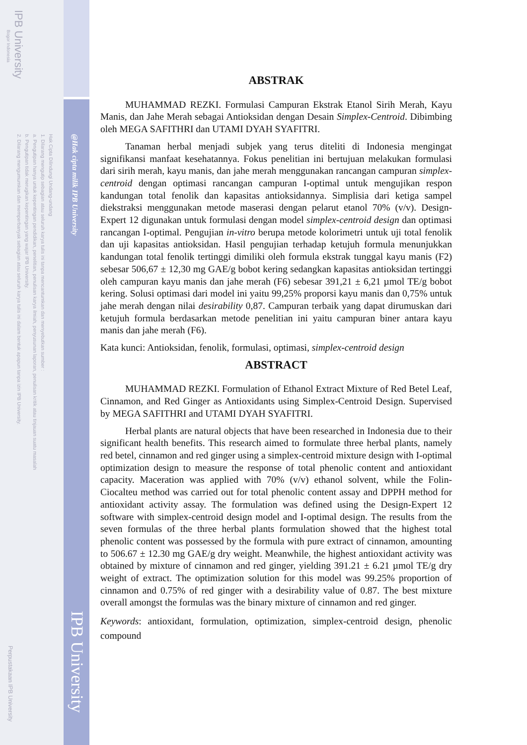IPB University
Bogor Indonesia
Hak Cipta Dilindungi Undang-undang
1. Dilarang mengutip sebagian atau seluruh karya tulis ini tanpa mencantumkan dan menyebutkan sumber :
a. Pengutipan hanya untuk kepentingan pendidikan, penelitian, penulisan karya ilmiah, penyusunan laporan, penulisan kritik atau tinjauan suatu masalah
b. Pengutipan tidak merugikan kepentingan yang wajar IPB University.
2. Dilarang mengumumkan dan memperbanyak sebagian atau seluruh karya tulis ini dalam bentuk apapun tanpa izin IPB University.
Perpustakaan IPB University
@Hak cipta milik IPB University
IPB University
ABSTRAK
MUHAMMAD REZKI. Formulasi Campuran Ekstrak Etanol Sirih Merah, Kayu Manis, dan Jahe Merah sebagai Antioksidan dengan Desain Simplex-Centroid. Dibimbing oleh MEGA SAFITHRI dan UTAMI DYAH SYAFITRI.
Tanaman herbal menjadi subjek yang terus diteliti di Indonesia mengingat signifikansi manfaat kesehatannya. Fokus penelitian ini bertujuan melakukan formulasi dari sirih merah, kayu manis, dan jahe merah menggunakan rancangan campuran simplex-centroid dengan optimasi rancangan campuran I-optimal untuk mengujikan respon kandungan total fenolik dan kapasitas antioksidannya. Simplisia dari ketiga sampel diekstraksi menggunakan metode maserasi dengan pelarut etanol 70% (v/v). Design-Expert 12 digunakan untuk formulasi dengan model simplex-centroid design dan optimasi rancangan I-optimal. Pengujian in-vitro berupa metode kolorimetri untuk uji total fenolik dan uji kapasitas antioksidan. Hasil pengujian terhadap ketujuh formula menunjukkan kandungan total fenolik tertinggi dimiliki oleh formula ekstrak tunggal kayu manis (F2) sebesar 506,67 ± 12,30 mg GAE/g bobot kering sedangkan kapasitas antioksidan tertinggi oleh campuran kayu manis dan jahe merah (F6) sebesar 391,21 ± 6,21 µmol TE/g bobot kering. Solusi optimasi dari model ini yaitu 99,25% proporsi kayu manis dan 0,75% untuk jahe merah dengan nilai desirability 0,87. Campuran terbaik yang dapat dirumuskan dari ketujuh formula berdasarkan metode penelitian ini yaitu campuran biner antara kayu manis dan jahe merah (F6).
Kata kunci: Antioksidan, fenolik, formulasi, optimasi, simplex-centroid design
ABSTRACT
MUHAMMAD REZKI. Formulation of Ethanol Extract Mixture of Red Betel Leaf, Cinnamon, and Red Ginger as Antioxidants using Simplex-Centroid Design. Supervised by MEGA SAFITHRI and UTAMI DYAH SYAFITRI.
Herbal plants are natural objects that have been researched in Indonesia due to their significant health benefits. This research aimed to formulate three herbal plants, namely red betel, cinnamon and red ginger using a simplex-centroid mixture design with I-optimal optimization design to measure the response of total phenolic content and antioxidant capacity. Maceration was applied with 70% (v/v) ethanol solvent, while the Folin-Ciocalteu method was carried out for total phenolic content assay and DPPH method for antioxidant activity assay. The formulation was defined using the Design-Expert 12 software with simplex-centroid design model and I-optimal design. The results from the seven formulas of the three herbal plants formulation showed that the highest total phenolic content was possessed by the formula with pure extract of cinnamon, amounting to 506.67 ± 12.30 mg GAE/g dry weight. Meanwhile, the highest antioxidant activity was obtained by mixture of cinnamon and red ginger, yielding 391.21 ± 6.21 µmol TE/g dry weight of extract. The optimization solution for this model was 99.25% proportion of cinnamon and 0.75% of red ginger with a desirability value of 0.87. The best mixture overall amongst the formulas was the binary mixture of cinnamon and red ginger.
Keywords: antioxidant, formulation, optimization, simplex-centroid design, phenolic compound